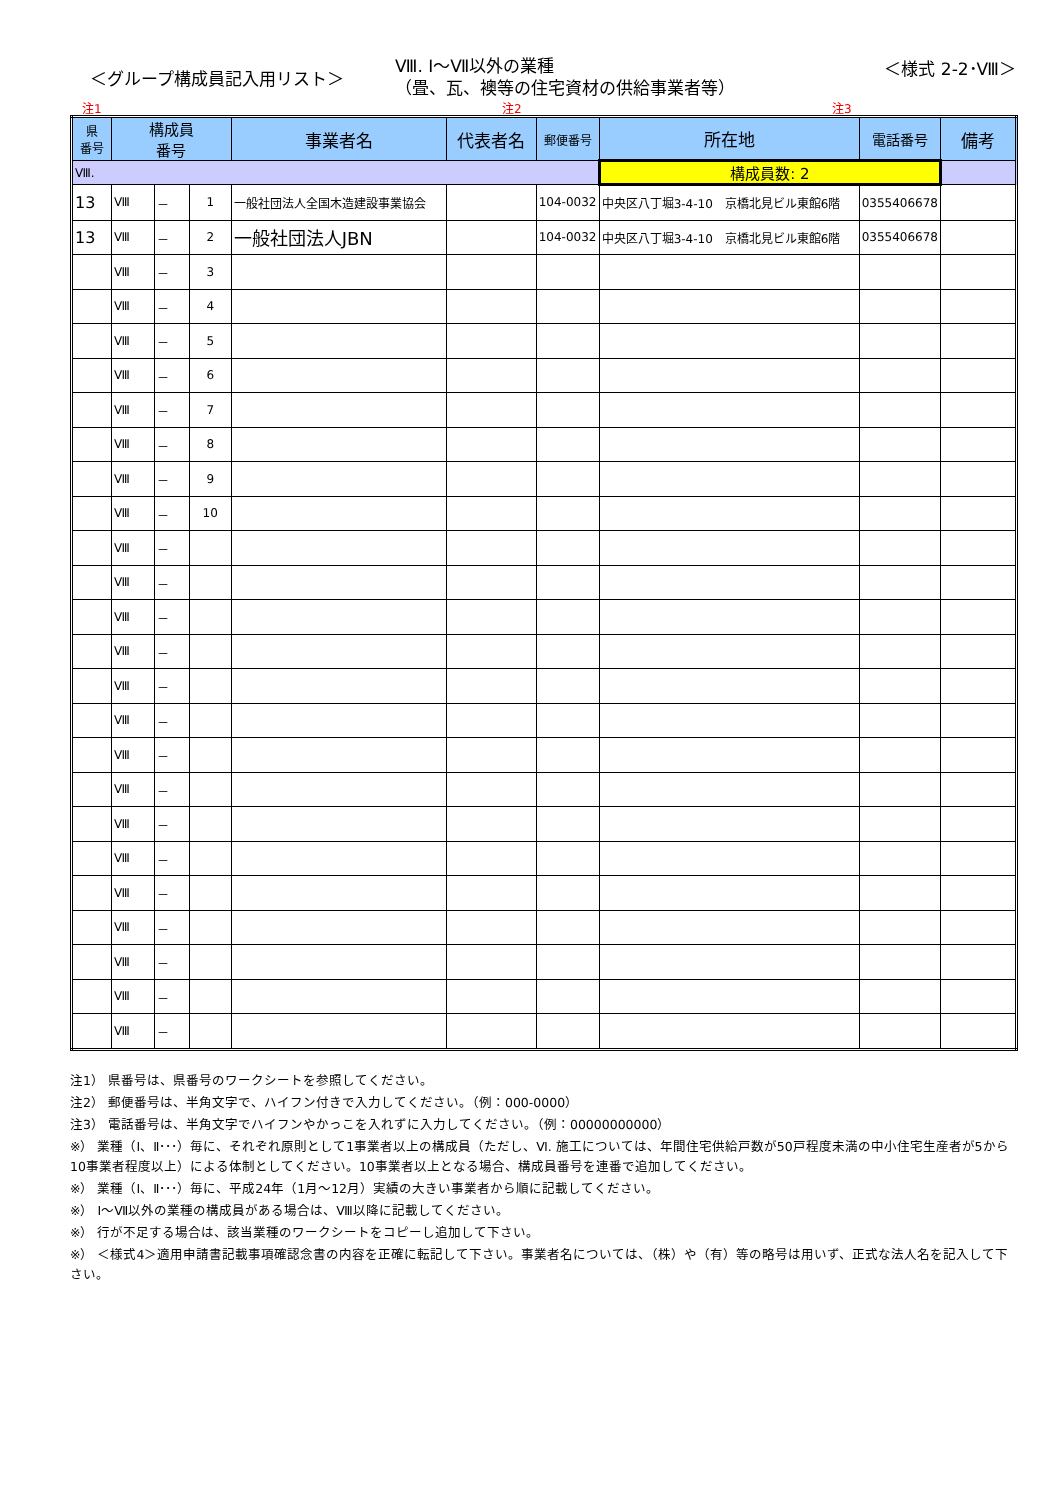＜グループ構成員記入用リスト＞
Ⅷ. Ⅰ～Ⅶ以外の業種
（畳、瓦、襖等の住宅資材の供給事業者等）
＜様式 2-2･Ⅷ＞
注1 注2 注3
| 県 番号 | 構成員 番号 | | | 事業者名 | 代表者名 | 郵便番号 | 所在地 | 電話番号 | 備考 |
| --- | --- | --- | --- | --- | --- | --- | --- | --- | --- |
| Ⅷ. | | | | | | | 構成員数: 2 | | |
| 13 | Ⅷ | － | 1 | 一般社団法人全国木造建設事業協会 | | 104-0032 | 中央区八丁堀3-4-10 京橋北見ビル東館6階 | 0355406678 | |
| 13 | Ⅷ | － | 2 | 一般社団法人JBN | | 104-0032 | 中央区八丁堀3-4-10 京橋北見ビル東館6階 | 0355406678 | |
| | Ⅷ | － | 3 | | | | | | |
| | Ⅷ | － | 4 | | | | | | |
| | Ⅷ | － | 5 | | | | | | |
| | Ⅷ | － | 6 | | | | | | |
| | Ⅷ | － | 7 | | | | | | |
| | Ⅷ | － | 8 | | | | | | |
| | Ⅷ | － | 9 | | | | | | |
| | Ⅷ | － | 10 | | | | | | |
| | Ⅷ | － | | | | | | | |
| | Ⅷ | － | | | | | | | |
| | Ⅷ | － | | | | | | | |
| | Ⅷ | － | | | | | | | |
| | Ⅷ | － | | | | | | | |
| | Ⅷ | － | | | | | | | |
| | Ⅷ | － | | | | | | | |
| | Ⅷ | － | | | | | | | |
| | Ⅷ | － | | | | | | | |
| | Ⅷ | － | | | | | | | |
| | Ⅷ | － | | | | | | | |
| | Ⅷ | － | | | | | | | |
| | Ⅷ | － | | | | | | | |
| | Ⅷ | － | | | | | | | |
| | Ⅷ | － | | | | | | | |
注1） 県番号は、県番号のワークシートを参照してください。
注2） 郵便番号は、半角文字で、ハイフン付きで入力してください。（例：000-0000）
注3） 電話番号は、半角文字でハイフンやかっこを入れずに入力してください。（例：00000000000）
※） 業種（Ⅰ、Ⅱ･･･）毎に、それぞれ原則として1事業者以上の構成員（ただし、Ⅵ. 施工については、年間住宅供給戸数が50戸程度未満の中小住宅生産者が5から10事業者程度以上）による体制としてください。10事業者以上となる場合、構成員番号を連番で追加してください。
※） 業種（Ⅰ、Ⅱ･･･）毎に、平成24年（1月～12月）実績の大きい事業者から順に記載してください。
※） Ⅰ～Ⅶ以外の業種の構成員がある場合は、Ⅷ以降に記載してください。
※） 行が不足する場合は、該当業種のワークシートをコピーし追加して下さい。
※） ＜様式4＞適用申請書記載事項確認念書の内容を正確に転記して下さい。事業者名については、（株）や（有）等の略号は用いず、正式な法人名を記入して下さい。